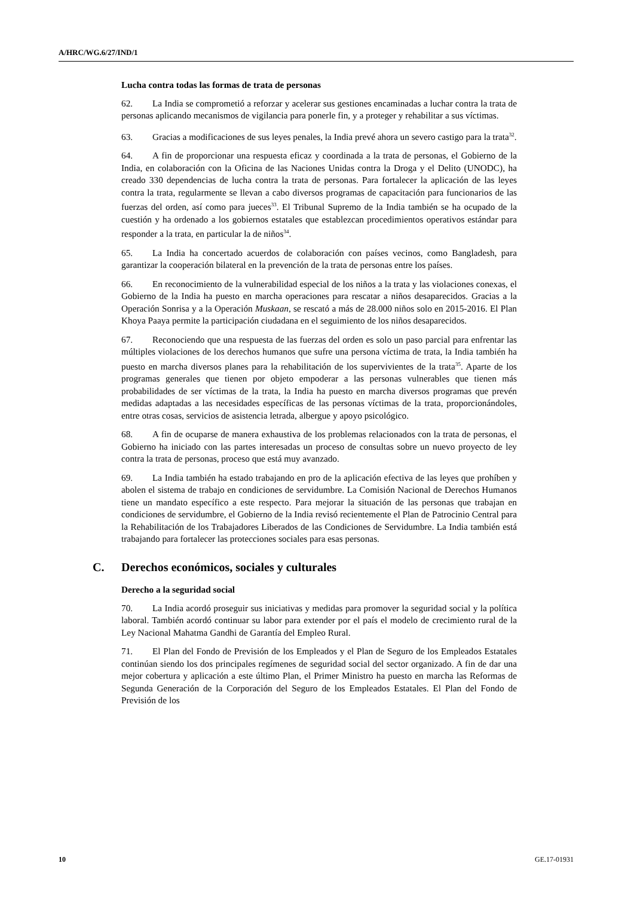A/HRC/WG.6/27/IND/1
Lucha contra todas las formas de trata de personas
62. La India se comprometió a reforzar y acelerar sus gestiones encaminadas a luchar contra la trata de personas aplicando mecanismos de vigilancia para ponerle fin, y a proteger y rehabilitar a sus víctimas.
63. Gracias a modificaciones de sus leyes penales, la India prevé ahora un severo castigo para la trata<sup>32</sup>.
64. A fin de proporcionar una respuesta eficaz y coordinada a la trata de personas, el Gobierno de la India, en colaboración con la Oficina de las Naciones Unidas contra la Droga y el Delito (UNODC), ha creado 330 dependencias de lucha contra la trata de personas. Para fortalecer la aplicación de las leyes contra la trata, regularmente se llevan a cabo diversos programas de capacitación para funcionarios de las fuerzas del orden, así como para jueces<sup>33</sup>. El Tribunal Supremo de la India también se ha ocupado de la cuestión y ha ordenado a los gobiernos estatales que establezcan procedimientos operativos estándar para responder a la trata, en particular la de niños<sup>34</sup>.
65. La India ha concertado acuerdos de colaboración con países vecinos, como Bangladesh, para garantizar la cooperación bilateral en la prevención de la trata de personas entre los países.
66. En reconocimiento de la vulnerabilidad especial de los niños a la trata y las violaciones conexas, el Gobierno de la India ha puesto en marcha operaciones para rescatar a niños desaparecidos. Gracias a la Operación Sonrisa y a la Operación Muskaan, se rescató a más de 28.000 niños solo en 2015-2016. El Plan Khoya Paaya permite la participación ciudadana en el seguimiento de los niños desaparecidos.
67. Reconociendo que una respuesta de las fuerzas del orden es solo un paso parcial para enfrentar las múltiples violaciones de los derechos humanos que sufre una persona víctima de trata, la India también ha puesto en marcha diversos planes para la rehabilitación de los supervivientes de la trata<sup>35</sup>. Aparte de los programas generales que tienen por objeto empoderar a las personas vulnerables que tienen más probabilidades de ser víctimas de la trata, la India ha puesto en marcha diversos programas que prevén medidas adaptadas a las necesidades específicas de las personas víctimas de la trata, proporcionándoles, entre otras cosas, servicios de asistencia letrada, albergue y apoyo psicológico.
68. A fin de ocuparse de manera exhaustiva de los problemas relacionados con la trata de personas, el Gobierno ha iniciado con las partes interesadas un proceso de consultas sobre un nuevo proyecto de ley contra la trata de personas, proceso que está muy avanzado.
69. La India también ha estado trabajando en pro de la aplicación efectiva de las leyes que prohíben y abolen el sistema de trabajo en condiciones de servidumbre. La Comisión Nacional de Derechos Humanos tiene un mandato específico a este respecto. Para mejorar la situación de las personas que trabajan en condiciones de servidumbre, el Gobierno de la India revisó recientemente el Plan de Patrocinio Central para la Rehabilitación de los Trabajadores Liberados de las Condiciones de Servidumbre. La India también está trabajando para fortalecer las protecciones sociales para esas personas.
C. Derechos económicos, sociales y culturales
Derecho a la seguridad social
70. La India acordó proseguir sus iniciativas y medidas para promover la seguridad social y la política laboral. También acordó continuar su labor para extender por el país el modelo de crecimiento rural de la Ley Nacional Mahatma Gandhi de Garantía del Empleo Rural.
71. El Plan del Fondo de Previsión de los Empleados y el Plan de Seguro de los Empleados Estatales continúan siendo los dos principales regímenes de seguridad social del sector organizado. A fin de dar una mejor cobertura y aplicación a este último Plan, el Primer Ministro ha puesto en marcha las Reformas de Segunda Generación de la Corporación del Seguro de los Empleados Estatales. El Plan del Fondo de Previsión de los
10 GE.17-01931